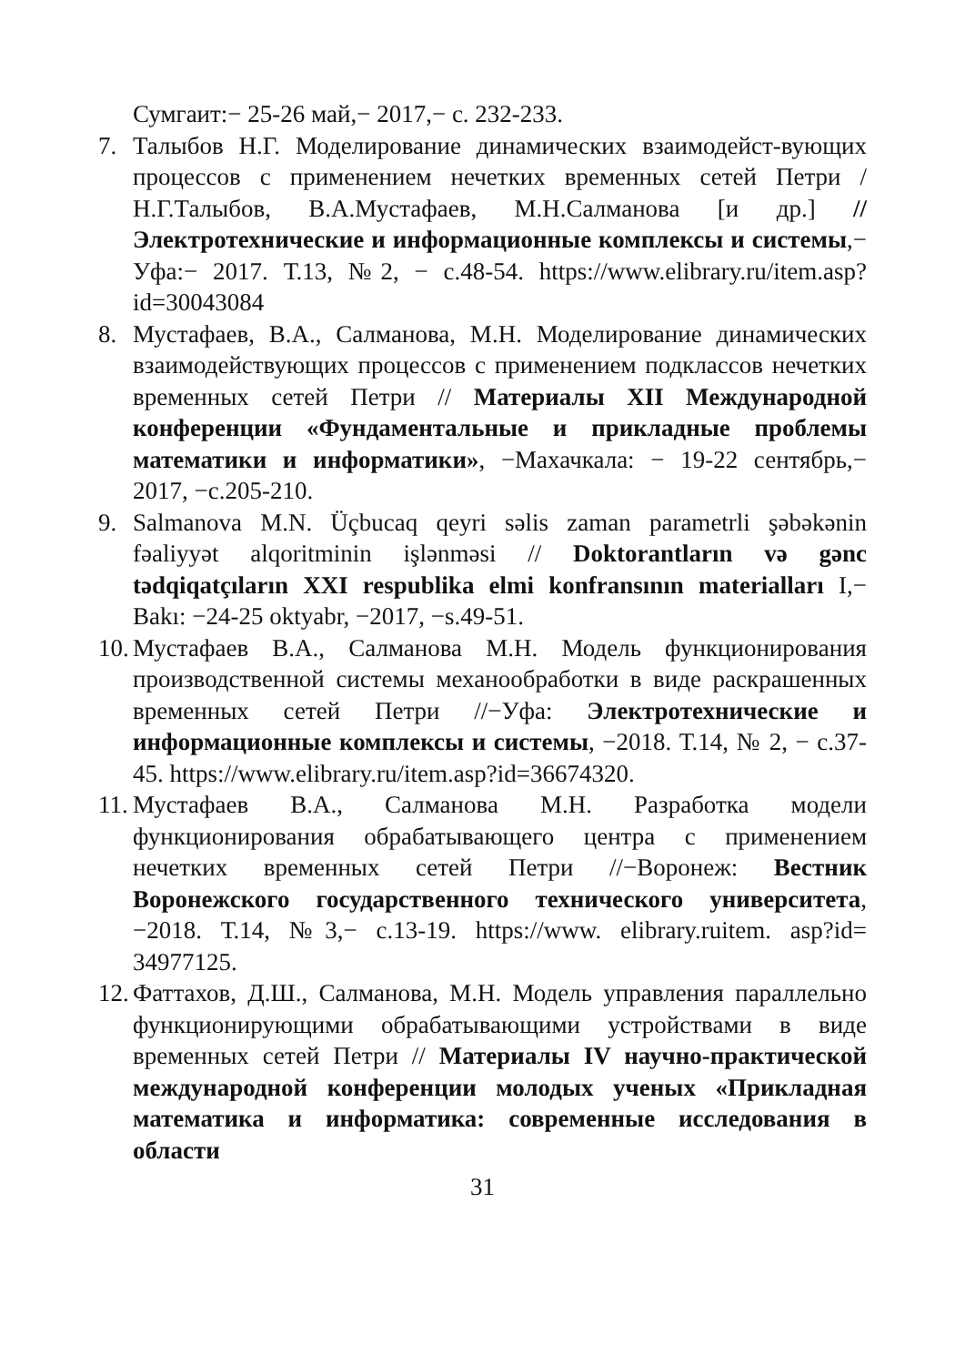Сумгаит:− 25-26 май,− 2017,− с. 232-233.
7. Талыбов Н.Г. Моделирование динамических взаимодейст-вующих процессов с применением нечетких временных сетей Петри / Н.Г.Талыбов, В.А.Мустафаев, М.Н.Салманова [и др.] // Электротехнические и информационные комплексы и системы,− Уфа:− 2017. Т.13, №2, − с.48-54. https://www.elibrary.ru/item.asp?id=30043084
8. Мустафаев, В.А., Салманова, М.Н. Моделирование динамических взаимодействующих процессов с применением подклассов нечетких временных сетей Петри // Материалы XII Международной конференции «Фундаментальные и прикладные проблемы математики и информатики», −Махачкала: − 19-22 сентябрь,− 2017, −с.205-210.
9. Salmanova M.N. Üçbucaq qeyri səlis zaman parametrli şəbəkənin fəaliyyət alqoritminin işlənməsi // Doktorantların və gənc tədqiqatçıların XXI respublika elmi konfransının materialları I,− Bakı: −24-25 oktyabr, −2017, −s.49-51.
10. Мустафаев В.А., Салманова М.Н. Модель функционирования производственной системы механообработки в виде раскрашенных временных сетей Петри //−Уфа: Электротехнические и информационные комплексы и системы, −2018. Т.14, № 2, − с.37-45. https://www.elibrary.ru/item.asp?id=36674320.
11. Мустафаев В.А., Салманова М.Н. Разработка модели функционирования обрабатывающего центра с применением нечетких временных сетей Петри //−Воронеж: Вестник Воронежского государственного технического университета, −2018. Т.14, №3,− с.13-19. https://www. elibrary.ruitem. asp?id= 34977125.
12. Фаттахов, Д.Ш., Салманова, М.Н. Модель управления параллельно функционирующими обрабатывающими устройствами в виде временных сетей Петри // Материалы IV научно-практической международной конференции молодых ученых «Прикладная математика и информатика: современные исследования в области
31